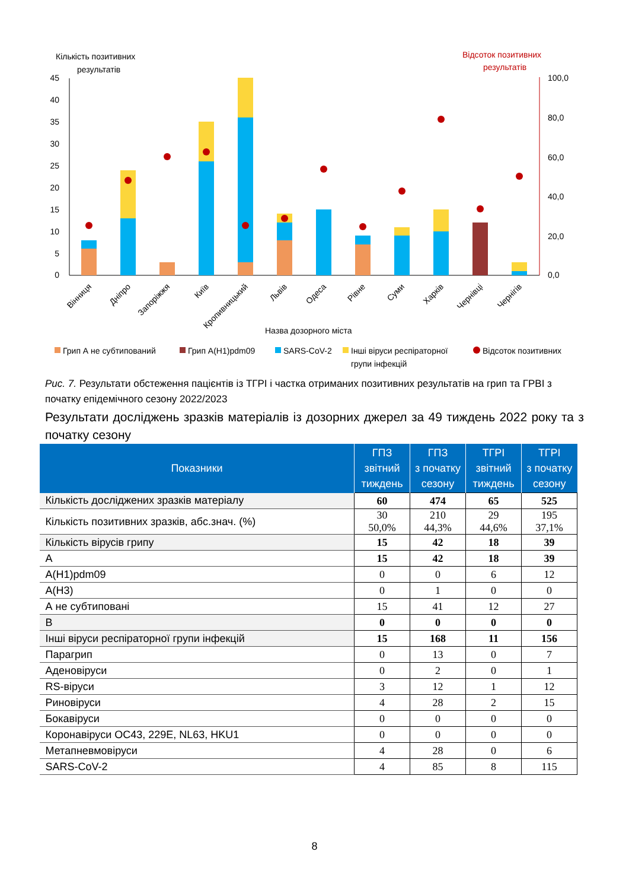Кількість позитивних
результатів
Відсоток позитивних
результатів
45
40
35
30
25
20
15
10
5
0
100,0
80,0
60,0
40,0
20,0
0,0
Вінниця
Дніпро
Запоріжжя
Київ
Кропивницький
Львів
Одеса
Рівне
Суми
Харків
Чернівці
Чернігів
Назва дозорного міста
Грип А не субтипований
Грип А(H1)pdm09
SARS-CoV-2
Інші віруси респіраторної
групи інфекцій
Відсоток позитивних
Рис. 7. Результати обстеження пацієнтів із ТГРІ і частка отриманих позитивних результатів на грип та ГРВІ з початку епідемічного сезону 2022/2023
Результати досліджень зразків матеріалів із дозорних джерел за 49 тиждень 2022 року та з початку сезону
| Показники | ГПЗ звітний тиждень | ГПЗ з початку сезону | ТГРІ звітний тиждень | ТГРІ з початку сезону |
| --- | --- | --- | --- | --- |
| Кількість досліджених зразків матеріалу | 60 | 474 | 65 | 525 |
| Кількість позитивних зразків, абс.знач. (%) | 30 50,0% | 210 44,3% | 29 44,6% | 195 37,1% |
| Кількість вірусів грипу | 15 | 42 | 18 | 39 |
| А | 15 | 42 | 18 | 39 |
| А(H1)pdm09 | 0 | 0 | 6 | 12 |
| А(H3) | 0 | 1 | 0 | 0 |
| А не субтиповані | 15 | 41 | 12 | 27 |
| В | 0 | 0 | 0 | 0 |
| Інші віруси респіраторної групи інфекцій | 15 | 168 | 11 | 156 |
| Парагрип | 0 | 13 | 0 | 7 |
| Аденовіруси | 0 | 2 | 0 | 1 |
| RS-віруси | 3 | 12 | 1 | 12 |
| Риновіруси | 4 | 28 | 2 | 15 |
| Бокавіруси | 0 | 0 | 0 | 0 |
| Коронавіруси OC43, 229E, NL63, HKU1 | 0 | 0 | 0 | 0 |
| Метапневмовіруси | 4 | 28 | 0 | 6 |
| SARS-CoV-2 | 4 | 85 | 8 | 115 |
8